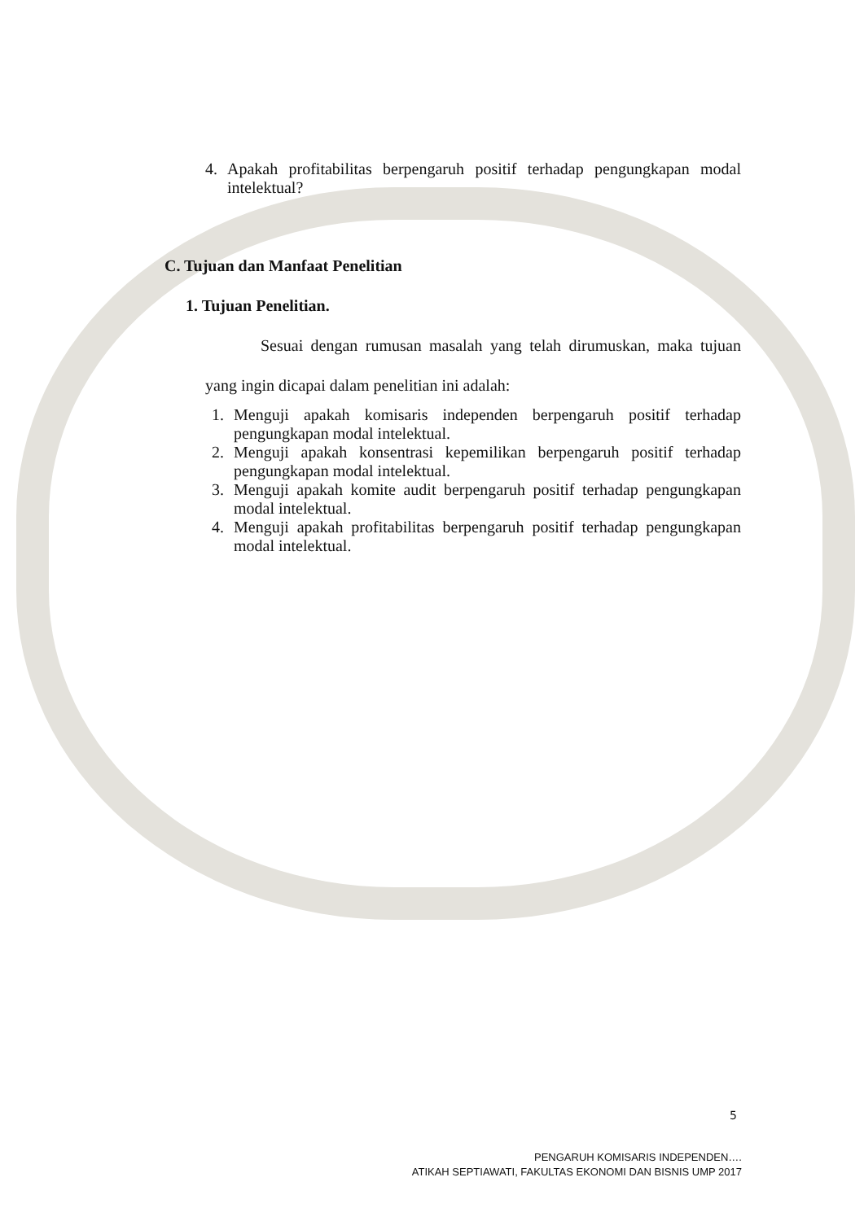4. Apakah profitabilitas berpengaruh positif terhadap pengungkapan modal intelektual?
C. Tujuan dan Manfaat Penelitian
1. Tujuan Penelitian.
Sesuai dengan rumusan masalah yang telah dirumuskan, maka tujuan yang ingin dicapai dalam penelitian ini adalah:
1. Menguji apakah komisaris independen berpengaruh positif terhadap pengungkapan modal intelektual.
2. Menguji apakah konsentrasi kepemilikan berpengaruh positif terhadap pengungkapan modal intelektual.
3. Menguji apakah komite audit berpengaruh positif terhadap pengungkapan modal intelektual.
4. Menguji apakah profitabilitas berpengaruh positif terhadap pengungkapan modal intelektual.
5
PENGARUH KOMISARIS INDEPENDEN….
ATIKAH SEPTIAWATI, FAKULTAS EKONOMI DAN BISNIS UMP 2017